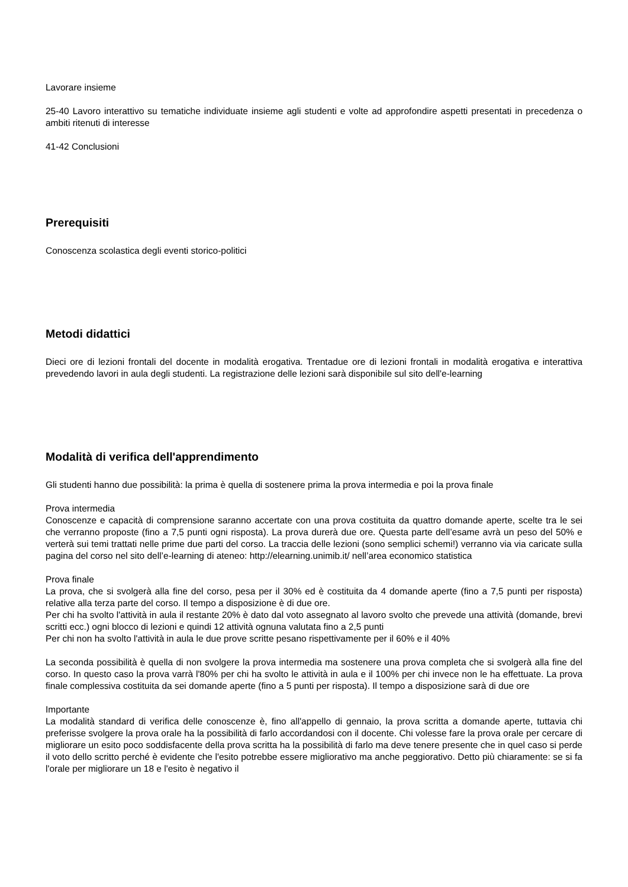Lavorare insieme
25-40 Lavoro interattivo su tematiche individuate insieme agli studenti e volte ad approfondire aspetti presentati in precedenza o ambiti ritenuti di interesse
41-42 Conclusioni
Prerequisiti
Conoscenza scolastica degli eventi storico-politici
Metodi didattici
Dieci ore di lezioni frontali del docente in modalità erogativa. Trentadue ore di lezioni frontali in modalità erogativa e interattiva prevedendo lavori in aula degli studenti. La registrazione delle lezioni sarà disponibile sul sito dell'e-learning
Modalità di verifica dell'apprendimento
Gli studenti hanno due possibilità: la prima è quella di sostenere prima la prova intermedia e poi la prova finale
Prova intermedia
Conoscenze e capacità di comprensione saranno accertate con una prova costituita da quattro domande aperte, scelte tra le sei che verranno proposte (fino a 7,5 punti ogni risposta). La prova durerà due ore. Questa parte dell’esame avrà un peso del 50% e verterà sui temi trattati nelle prime due parti del corso. La traccia delle lezioni (sono semplici schemi!) verranno via via caricate sulla pagina del corso nel sito dell’e-learning di ateneo: http://elearning.unimib.it/ nell’area economico statistica
Prova finale
La prova, che si svolgerà alla fine del corso, pesa per il 30% ed è costituita da 4 domande aperte (fino a 7,5 punti per risposta) relative alla terza parte del corso. Il tempo a disposizione è di due ore.
Per chi ha svolto l'attività in aula il restante 20% è dato dal voto assegnato al lavoro svolto che prevede una attività (domande, brevi scritti ecc.) ogni blocco di lezioni e quindi 12 attività ognuna valutata fino a 2,5 punti
Per chi non ha svolto l'attività in aula le due prove scritte pesano rispettivamente per il 60% e il 40%
La seconda possibilità è quella di non svolgere la prova intermedia ma sostenere una prova completa che si svolgerà alla fine del corso. In questo caso la prova varrà l'80% per chi ha svolto le attività in aula e il 100% per chi invece non le ha effettuate. La prova finale complessiva costituita da sei domande aperte (fino a 5 punti per risposta). Il tempo a disposizione sarà di due ore
Importante
La modalità standard di verifica delle conoscenze è, fino all'appello di gennaio, la prova scritta a domande aperte, tuttavia chi preferisse svolgere la prova orale ha la possibilità di farlo accordandosi con il docente. Chi volesse fare la prova orale per cercare di migliorare un esito poco soddisfacente della prova scritta ha la possibilità di farlo ma deve tenere presente che in quel caso si perde il voto dello scritto perché è evidente che l'esito potrebbe essere migliorativo ma anche peggiorativo. Detto più chiaramente: se si fa l'orale per migliorare un 18 e l'esito è negativo il